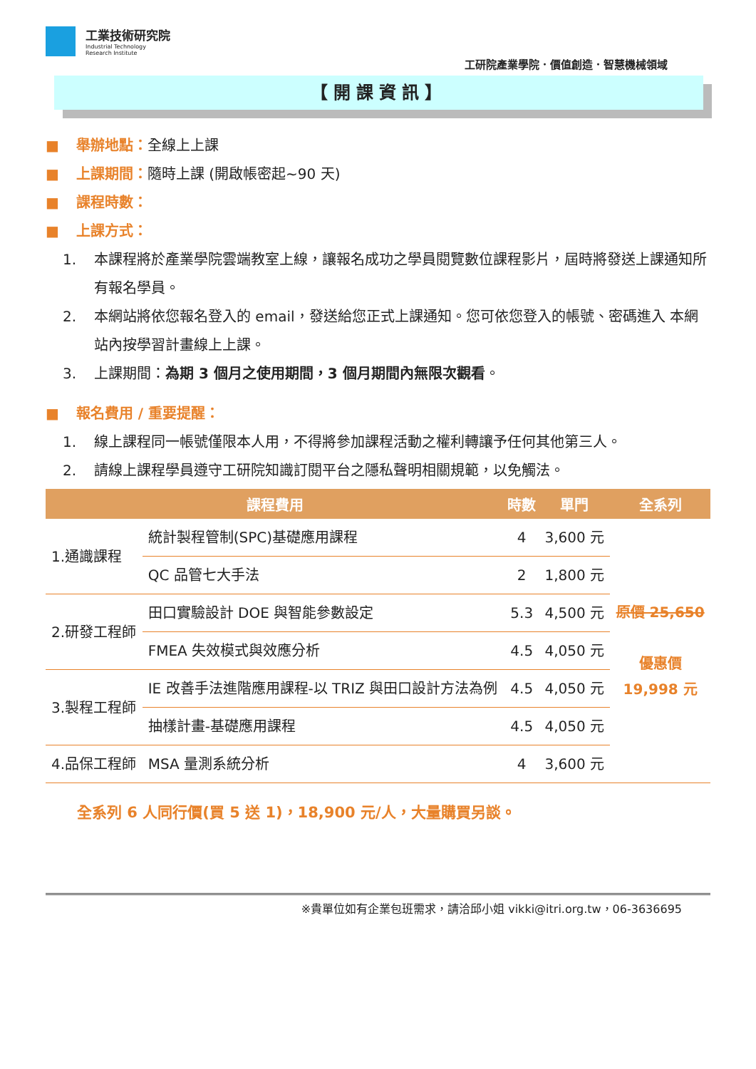工業技術研究院
Industrial Technology
Research Institute
工研院產業學院．價值創造．智慧機械領域
【開課資訊】
■ 舉辦地點：全線上上課
■ 上課期間：隨時上課 (開啟帳密起~90 天)
■ 課程時數：
■ 上課方式：
1. 本課程將於產業學院雲端教室上線，讓報名成功之學員閱覽數位課程影片，屆時將發送上課通知所有報名學員。
2. 本網站將依您報名登入的 email，發送給您正式上課通知。您可依您登入的帳號、密碼進入 本網站內按學習計畫線上上課。
3. 上課期間：為期 3 個月之使用期間，3 個月期間內無限次觀看。
■ 報名費用 / 重要提醒：
1. 線上課程同一帳號僅限本人用，不得將參加課程活動之權利轉讓予任何其他第三人。
2. 請線上課程學員遵守工研院知識訂閱平台之隱私聲明相關規範，以免觸法。
| 課程費用 | | 時數 | 單門 | 全系列 |
| --- | --- | --- | --- | --- |
| 1.通識課程 | 統計製程管制(SPC)基礎應用課程 | 4 | 3,600 元 | 原價 25,650 優惠價 19,998 元 |
| | QC 品管七大手法 | 2 | 1,800 元 | |
| 2.研發工程師 | 田口實驗設計 DOE 與智能參數設定 | 5.3 | 4,500 元 | |
| | FMEA 失效模式與效應分析 | 4.5 | 4,050 元 | |
| 3.製程工程師 | IE 改善手法進階應用課程-以 TRIZ 與田口設計方法為例 | 4.5 | 4,050 元 | |
| | 抽樣計畫-基礎應用課程 | 4.5 | 4,050 元 | |
| 4.品保工程師 | MSA 量測系統分析 | 4 | 3,600 元 | |
全系列 6 人同行價(買 5 送 1)，18,900 元/人，大量購買另談。
※貴單位如有企業包班需求，請洽邱小姐 vikki@itri.org.tw，06-3636695